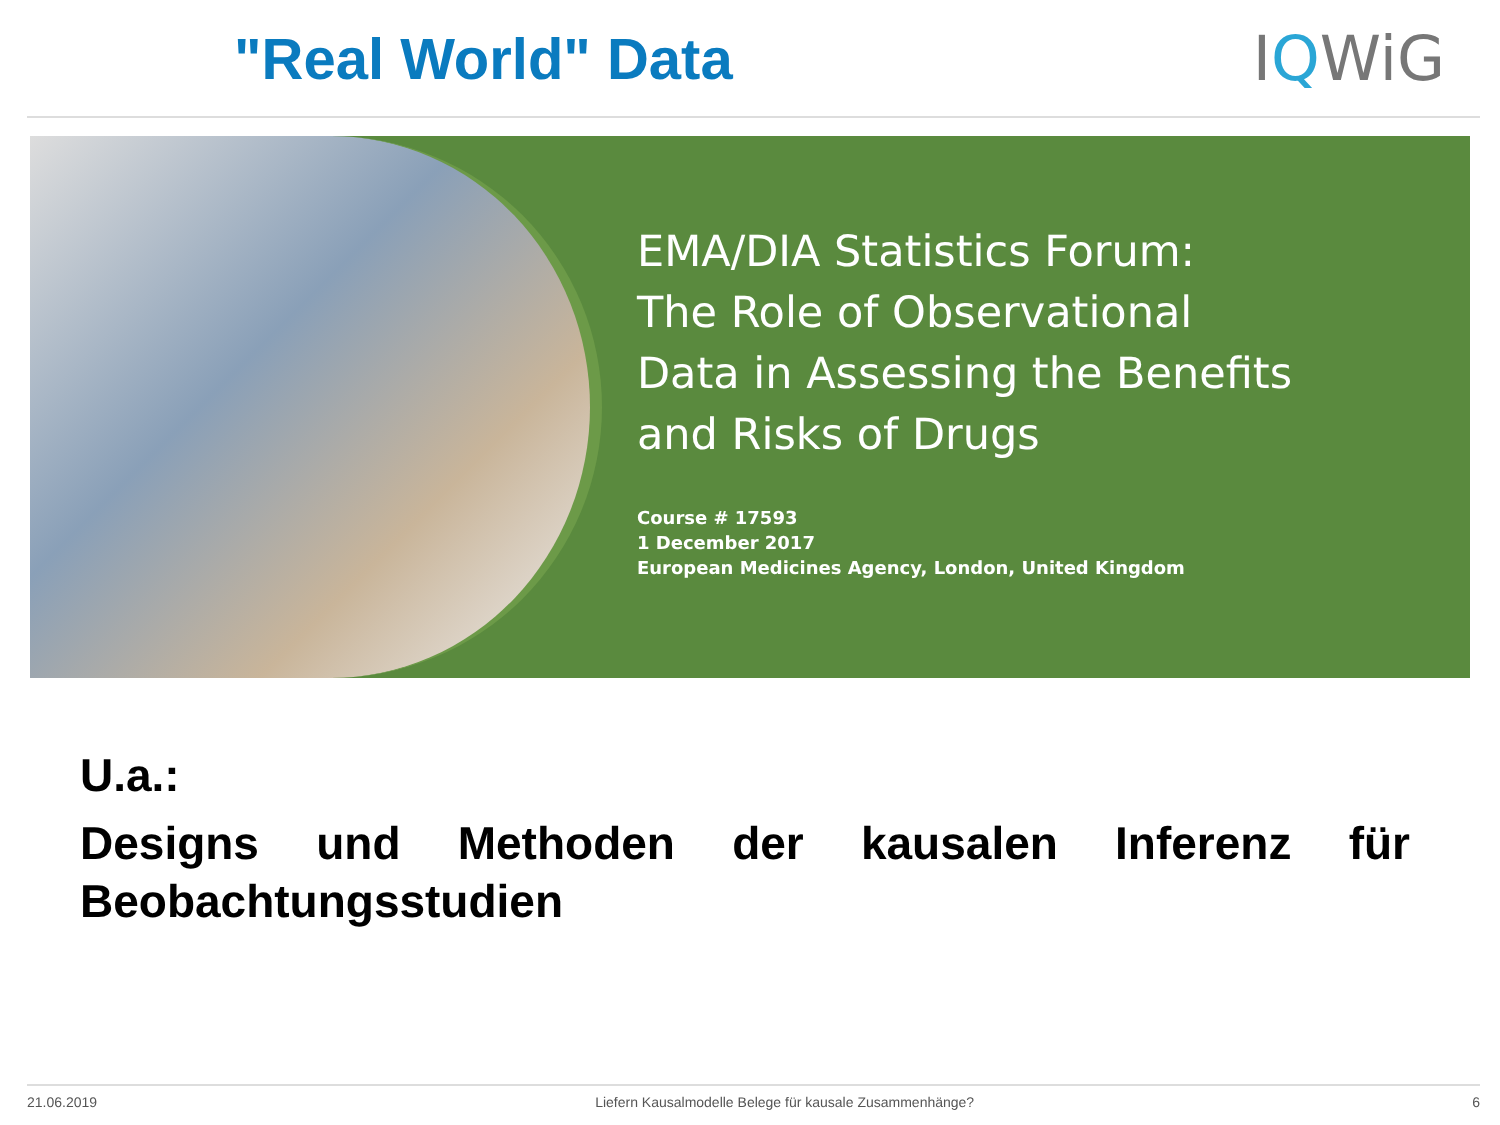"Real World" Data IQWiG
EMA/DIA Statistics Forum:
The Role of Observational
Data in Assessing the Benefits
and Risks of Drugs
Course # 17593
1 December 2017
European Medicines Agency, London, United Kingdom
U.a.:
Designs und Methoden der kausalen Inferenz für Beobachtungsstudien
21.06.2019 Liefern Kausalmodelle Belege für kausale Zusammenhänge? 6